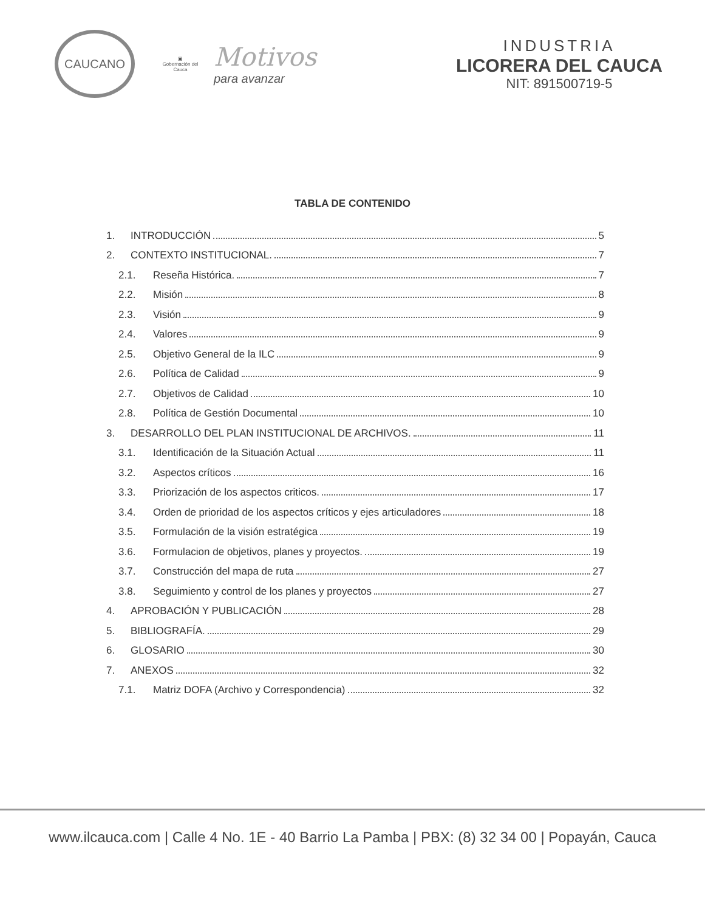CAUCANO
▣
Gobernación del Cauca
Motivos
para avanzar
INDUSTRIA
LICORERA DEL CAUCA
NIT: 891500719-5
TABLA DE CONTENIDO
1. INTRODUCCIÓN 5
2. CONTEXTO INSTITUCIONAL. 7
2.1. Reseña Histórica. 7
2.2. Misión 8
2.3. Visión 9
2.4. Valores 9
2.5. Objetivo General de la ILC 9
2.6. Política de Calidad 9
2.7. Objetivos de Calidad 10
2.8. Política de Gestión Documental 10
3. DESARROLLO DEL PLAN INSTITUCIONAL DE ARCHIVOS. 11
3.1. Identificación de la Situación Actual 11
3.2. Aspectos críticos 16
3.3. Priorización de los aspectos criticos. 17
3.4. Orden de prioridad de los aspectos críticos y ejes articuladores 18
3.5. Formulación de la visión estratégica 19
3.6. Formulacion de objetivos, planes y proyectos. 19
3.7. Construcción del mapa de ruta 27
3.8. Seguimiento y control de los planes y proyectos 27
4. APROBACIÓN Y PUBLICACIÓN 28
5. BIBLIOGRAFÍA. 29
6. GLOSARIO 30
7. ANEXOS 32
7.1. Matriz DOFA (Archivo y Correspondencia) 32
www.ilcauca.com | Calle 4 No. 1E - 40 Barrio La Pamba | PBX: (8) 32 34 00 | Popayán, Cauca